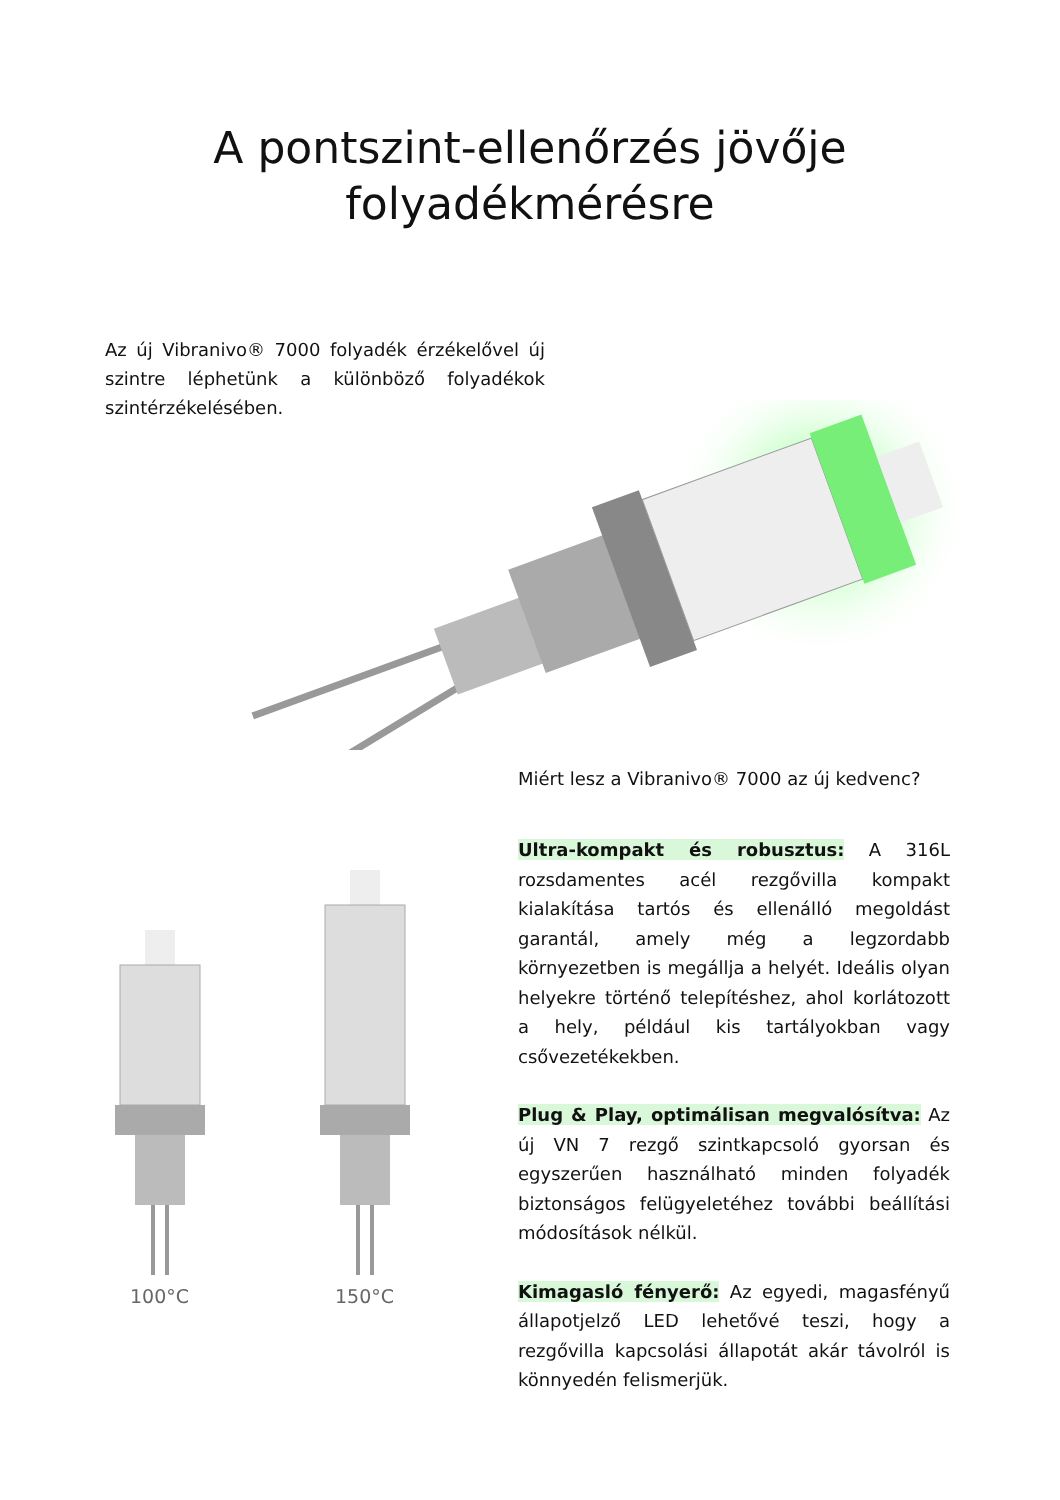A pontszint-ellenőrzés jövője
folyadékmérésre
Az új Vibranivo® 7000 folyadék érzékelővel új szintre léphetünk a különböző folyadékok szintérzékelésében.
Miért lesz a Vibranivo® 7000 az új kedvenc?
100°C 150°C
Ultra-kompakt és robusztus: A 316L rozsdamentes acél rezgővilla kompakt kialakítása tartós és ellenálló megoldást garantál, amely még a legzordabb környezetben is megállja a helyét. Ideális olyan helyekre történő telepítéshez, ahol korlátozott a hely, például kis tartályokban vagy csővezetékekben.
Plug & Play, optimálisan megvalósítva: Az új VN 7 rezgő szintkapcsoló gyorsan és egyszerűen használható minden folyadék biztonságos felügyeletéhez további beállítási módosítások nélkül.
Kimagasló fényerő: Az egyedi, magasfényű állapotjelző LED lehetővé teszi, hogy a rezgővilla kapcsolási állapotát akár távolról is könnyedén felismerjük.